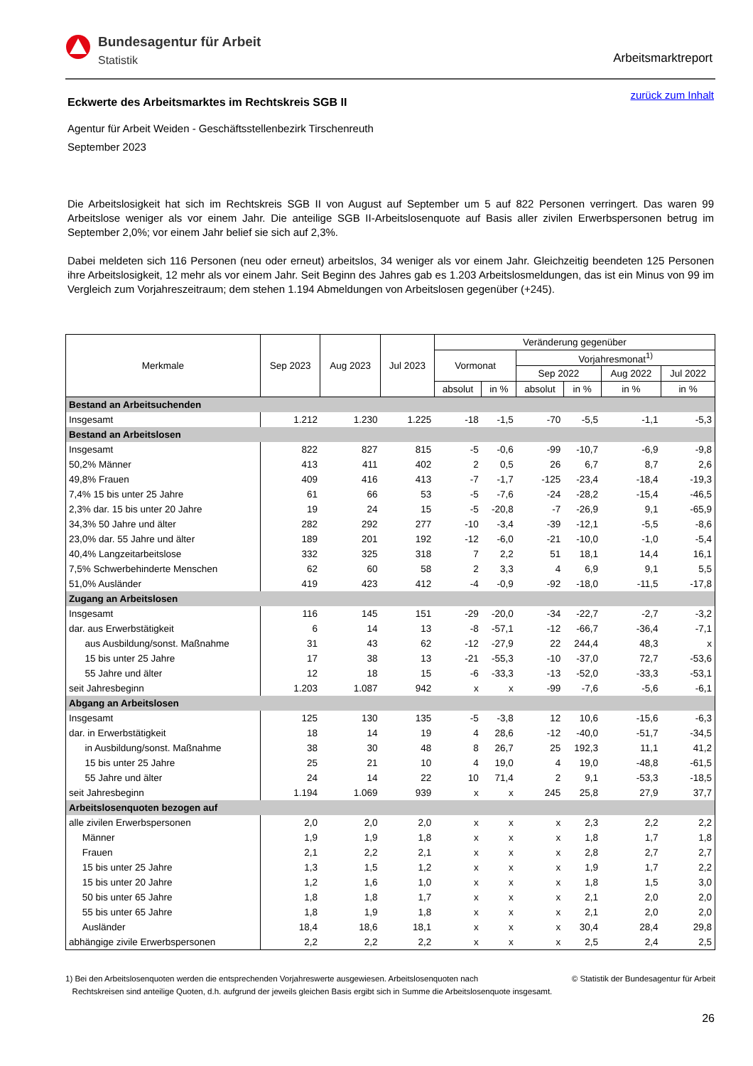Bundesagentur für Arbeit
Statistik
Arbeitsmarktreport
zurück zum Inhalt
Eckwerte des Arbeitsmarktes im Rechtskreis SGB II
Agentur für Arbeit Weiden - Geschäftsstellenbezirk Tirschenreuth
September 2023
Die Arbeitslosigkeit hat sich im Rechtskreis SGB II von August auf September um 5 auf 822 Personen verringert. Das waren 99 Arbeitslose weniger als vor einem Jahr. Die anteilige SGB II-Arbeitslosenquote auf Basis aller zivilen Erwerbspersonen betrug im September 2,0%; vor einem Jahr belief sie sich auf 2,3%.
Dabei meldeten sich 116 Personen (neu oder erneut) arbeitslos, 34 weniger als vor einem Jahr. Gleichzeitig beendeten 125 Personen ihre Arbeitslosigkeit, 12 mehr als vor einem Jahr. Seit Beginn des Jahres gab es 1.203 Arbeitslosmeldungen, das ist ein Minus von 99 im Vergleich zum Vorjahreszeitraum; dem stehen 1.194 Abmeldungen von Arbeitslosen gegenüber (+245).
| Merkmale | Sep 2023 | Aug 2023 | Jul 2023 | Veränderung gegenüber | | | | | |
| --- | --- | --- | --- | --- | --- | --- | --- | --- | --- |
| | | | | Vormonat | | Vorjahresmonat<sup>1)</sup> | | | |
| | | | | | | Sep 2022 | | Aug 2022 | Jul 2022 |
| | | | | absolut | in % | absolut | in % | in % | in % |
| Bestand an Arbeitsuchenden | | | | | | | | | |
| Insgesamt | 1.212 | 1.230 | 1.225 | -18 | -1,5 | -70 | -5,5 | -1,1 | -5,3 |
| Bestand an Arbeitslosen | | | | | | | | | |
| Insgesamt | 822 | 827 | 815 | -5 | -0,6 | -99 | -10,7 | -6,9 | -9,8 |
| 50,2% Männer | 413 | 411 | 402 | 2 | 0,5 | 26 | 6,7 | 8,7 | 2,6 |
| 49,8% Frauen | 409 | 416 | 413 | -7 | -1,7 | -125 | -23,4 | -18,4 | -19,3 |
| 7,4% 15 bis unter 25 Jahre | 61 | 66 | 53 | -5 | -7,6 | -24 | -28,2 | -15,4 | -46,5 |
| 2,3% dar. 15 bis unter 20 Jahre | 19 | 24 | 15 | -5 | -20,8 | -7 | -26,9 | 9,1 | -65,9 |
| 34,3% 50 Jahre und älter | 282 | 292 | 277 | -10 | -3,4 | -39 | -12,1 | -5,5 | -8,6 |
| 23,0% dar. 55 Jahre und älter | 189 | 201 | 192 | -12 | -6,0 | -21 | -10,0 | -1,0 | -5,4 |
| 40,4% Langzeitarbeitslose | 332 | 325 | 318 | 7 | 2,2 | 51 | 18,1 | 14,4 | 16,1 |
| 7,5% Schwerbehinderte Menschen | 62 | 60 | 58 | 2 | 3,3 | 4 | 6,9 | 9,1 | 5,5 |
| 51,0% Ausländer | 419 | 423 | 412 | -4 | -0,9 | -92 | -18,0 | -11,5 | -17,8 |
| Zugang an Arbeitslosen | | | | | | | | | |
| Insgesamt | 116 | 145 | 151 | -29 | -20,0 | -34 | -22,7 | -2,7 | -3,2 |
| dar. aus Erwerbstätigkeit | 6 | 14 | 13 | -8 | -57,1 | -12 | -66,7 | -36,4 | -7,1 |
| aus Ausbildung/sonst. Maßnahme | 31 | 43 | 62 | -12 | -27,9 | 22 | 244,4 | 48,3 | x |
| 15 bis unter 25 Jahre | 17 | 38 | 13 | -21 | -55,3 | -10 | -37,0 | 72,7 | -53,6 |
| 55 Jahre und älter | 12 | 18 | 15 | -6 | -33,3 | -13 | -52,0 | -33,3 | -53,1 |
| seit Jahresbeginn | 1.203 | 1.087 | 942 | x | x | -99 | -7,6 | -5,6 | -6,1 |
| Abgang an Arbeitslosen | | | | | | | | | |
| Insgesamt | 125 | 130 | 135 | -5 | -3,8 | 12 | 10,6 | -15,6 | -6,3 |
| dar. in Erwerbstätigkeit | 18 | 14 | 19 | 4 | 28,6 | -12 | -40,0 | -51,7 | -34,5 |
| in Ausbildung/sonst. Maßnahme | 38 | 30 | 48 | 8 | 26,7 | 25 | 192,3 | 11,1 | 41,2 |
| 15 bis unter 25 Jahre | 25 | 21 | 10 | 4 | 19,0 | 4 | 19,0 | -48,8 | -61,5 |
| 55 Jahre und älter | 24 | 14 | 22 | 10 | 71,4 | 2 | 9,1 | -53,3 | -18,5 |
| seit Jahresbeginn | 1.194 | 1.069 | 939 | x | x | 245 | 25,8 | 27,9 | 37,7 |
| Arbeitslosenquoten bezogen auf | | | | | | | | | |
| alle zivilen Erwerbspersonen | 2,0 | 2,0 | 2,0 | x | x | x | 2,3 | 2,2 | 2,2 |
| Männer | 1,9 | 1,9 | 1,8 | x | x | x | 1,8 | 1,7 | 1,8 |
| Frauen | 2,1 | 2,2 | 2,1 | x | x | x | 2,8 | 2,7 | 2,7 |
| 15 bis unter 25 Jahre | 1,3 | 1,5 | 1,2 | x | x | x | 1,9 | 1,7 | 2,2 |
| 15 bis unter 20 Jahre | 1,2 | 1,6 | 1,0 | x | x | x | 1,8 | 1,5 | 3,0 |
| 50 bis unter 65 Jahre | 1,8 | 1,8 | 1,7 | x | x | x | 2,1 | 2,0 | 2,0 |
| 55 bis unter 65 Jahre | 1,8 | 1,9 | 1,8 | x | x | x | 2,1 | 2,0 | 2,0 |
| Ausländer | 18,4 | 18,6 | 18,1 | x | x | x | 30,4 | 28,4 | 29,8 |
| abhängige zivile Erwerbspersonen | 2,2 | 2,2 | 2,2 | x | x | x | 2,5 | 2,4 | 2,5 |
© Statistik der Bundesagentur für Arbeit 1) Bei den Arbeitslosenquoten werden die entsprechenden Vorjahreswerte ausgewiesen. Arbeitslosenquoten nach
Rechtskreisen sind anteilige Quoten, d.h. aufgrund der jeweils gleichen Basis ergibt sich in Summe die Arbeitslosenquote insgesamt.
26